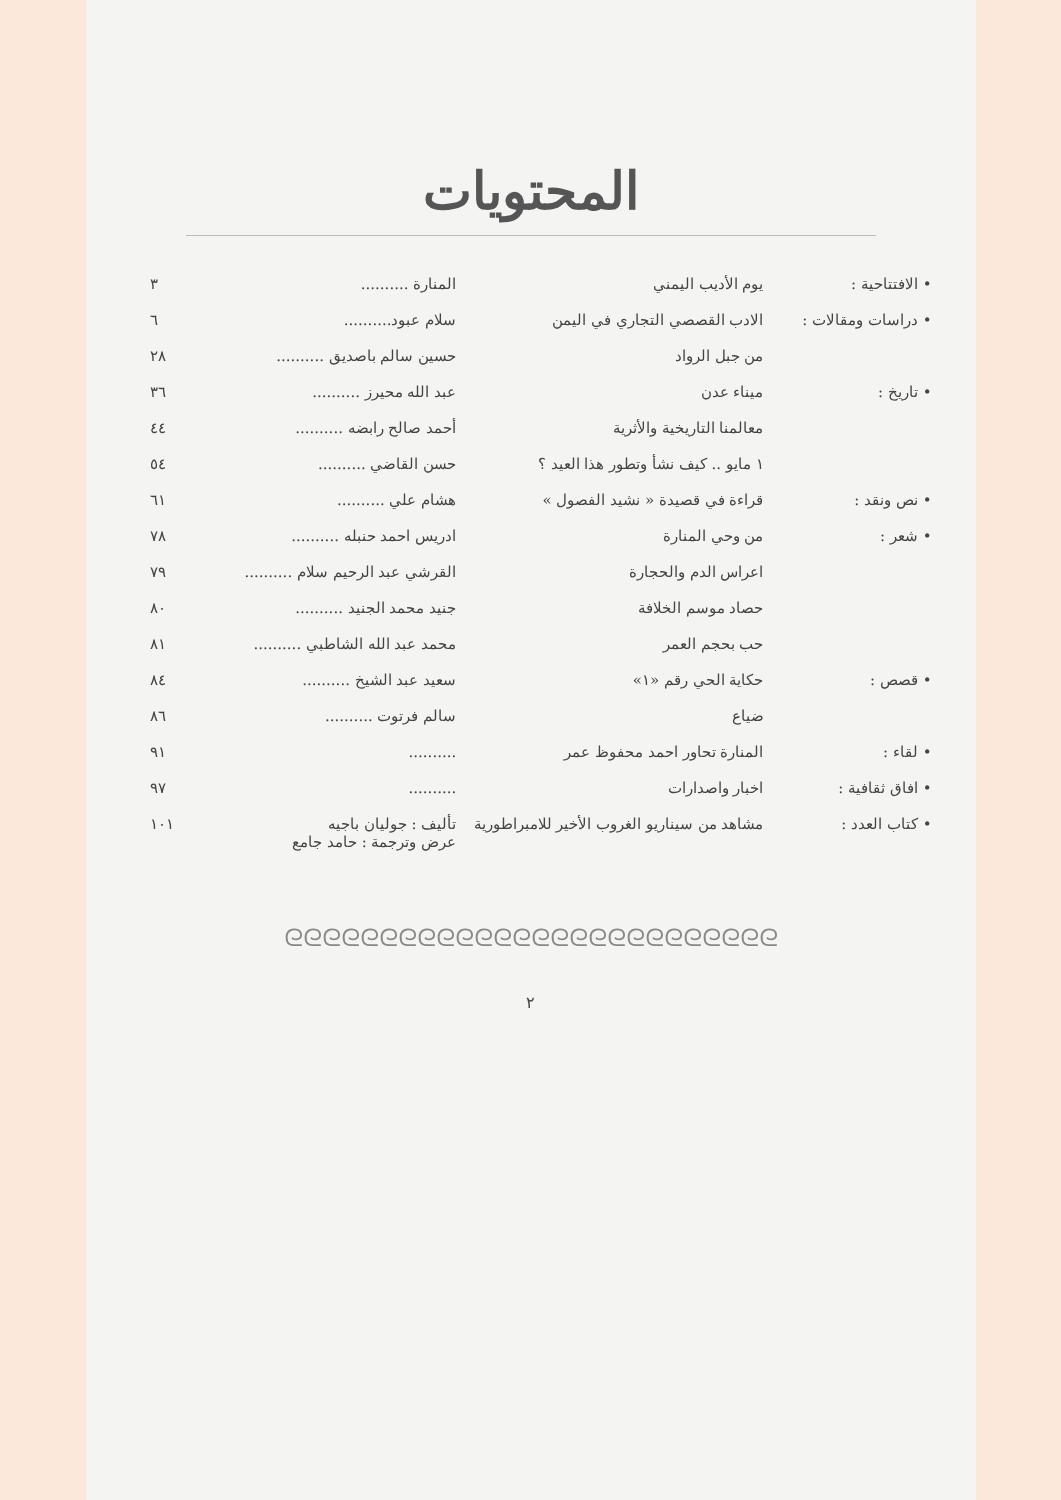المحتويات
| • الافتتاحية : | يوم الأديب اليمني | المنارة .......... | ٣ |
| • دراسات ومقالات : | الادب القصصي التجاري في اليمن | سلام عبود.......... | ٦ |
| | من جبل الرواد | حسين سالم باصديق .......... | ٢٨ |
| • تاريخ : | ميناء عدن | عبد الله محيرز .......... | ٣٦ |
| | معالمنا التاريخية والأثرية | أحمد صالح رابضه .......... | ٤٤ |
| | ١ مايو .. كيف نشأ وتطور هذا العيد ؟ | حسن القاضي .......... | ٥٤ |
| • نص ونقد : | قراءة في قصيدة « نشيد الفصول » | هشام علي .......... | ٦١ |
| • شعر : | من وحي المنارة | ادريس احمد حنبله .......... | ٧٨ |
| | اعراس الدم والحجارة | القرشي عبد الرحيم سلام .......... | ٧٩ |
| | حصاد موسم الخلافة | جنيد محمد الجنيد .......... | ٨٠ |
| | حب بحجم العمر | محمد عبد الله الشاطبي .......... | ٨١ |
| • قصص : | حكاية الحي رقم «١» | سعيد عبد الشيخ .......... | ٨٤ |
| | ضياع | سالم فرتوت .......... | ٨٦ |
| • لقاء : | المنارة تحاور احمد محفوظ عمر | .......... | ٩١ |
| • افاق ثقافية : | اخبار واصدارات | .......... | ٩٧ |
| • كتاب العدد : | مشاهد من سيناريو الغروب الأخير للامبراطورية | تأليف : جوليان باجيه عرض وترجمة : حامد جامع | ١٠١ |
ᘓᘓᘓᘓᘓᘓᘓᘓᘓᘓᘓᘓᘓᘓᘓᘓᘓᘓᘓᘓᘓᘓᘓᘓᘓᘓ
٢